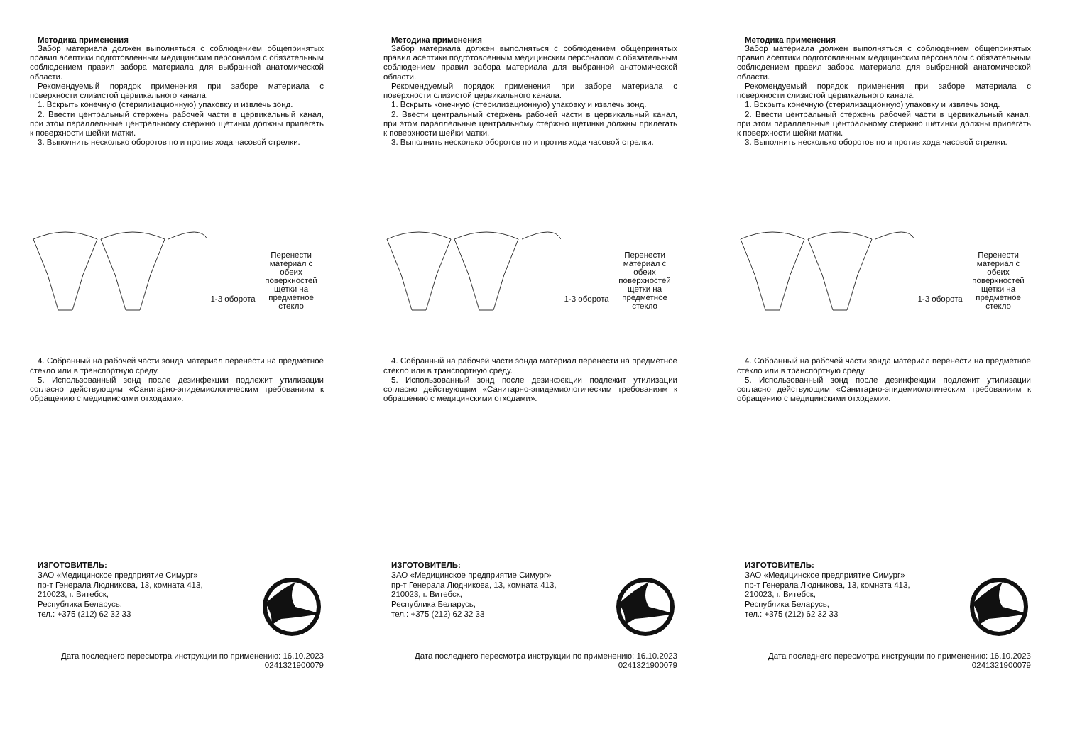Методика применения
Забор материала должен выполняться с соблюдением общепринятых правил асептики подготовленным медицинским персоналом с обязательным соблюдением правил забора материала для выбранной анатомической области.
Рекомендуемый порядок применения при заборе материала с поверхности слизистой цервикального канала.
1. Вскрыть конечную (стерилизационную) упаковку и извлечь зонд.
2. Ввести центральный стержень рабочей части в цервикальный канал, при этом параллельные центральному стержню щетинки должны прилегать к поверхности шейки матки.
3. Выполнить несколько оборотов по и против хода часовой стрелки.
1-3 оборота
Перенести материал с обеих поверхностей щетки на предметное стекло
4. Собранный на рабочей части зонда материал перенести на предметное стекло или в транспортную среду.
5. Использованный зонд после дезинфекции подлежит утилизации согласно действующим «Санитарно-эпидемиологическим требованиям к обращению с медицинскими отходами».
ИЗГОТОВИТЕЛЬ:
ЗАО «Медицинское предприятие Симург»
пр-т Генерала Людникова, 13, комната 413,
210023, г. Витебск,
Республика Беларусь,
тел.: +375 (212) 62 32 33
Дата последнего пересмотра инструкции по применению: 16.10.2023
0241321900079
Методика применения
Забор материала должен выполняться с соблюдением общепринятых правил асептики подготовленным медицинским персоналом с обязательным соблюдением правил забора материала для выбранной анатомической области.
Рекомендуемый порядок применения при заборе материала с поверхности слизистой цервикального канала.
1. Вскрыть конечную (стерилизационную) упаковку и извлечь зонд.
2. Ввести центральный стержень рабочей части в цервикальный канал, при этом параллельные центральному стержню щетинки должны прилегать к поверхности шейки матки.
3. Выполнить несколько оборотов по и против хода часовой стрелки.
1-3 оборота
Перенести материал с обеих поверхностей щетки на предметное стекло
4. Собранный на рабочей части зонда материал перенести на предметное стекло или в транспортную среду.
5. Использованный зонд после дезинфекции подлежит утилизации согласно действующим «Санитарно-эпидемиологическим требованиям к обращению с медицинскими отходами».
ИЗГОТОВИТЕЛЬ:
ЗАО «Медицинское предприятие Симург»
пр-т Генерала Людникова, 13, комната 413,
210023, г. Витебск,
Республика Беларусь,
тел.: +375 (212) 62 32 33
Дата последнего пересмотра инструкции по применению: 16.10.2023
0241321900079
Методика применения
Забор материала должен выполняться с соблюдением общепринятых правил асептики подготовленным медицинским персоналом с обязательным соблюдением правил забора материала для выбранной анатомической области.
Рекомендуемый порядок применения при заборе материала с поверхности слизистой цервикального канала.
1. Вскрыть конечную (стерилизационную) упаковку и извлечь зонд.
2. Ввести центральный стержень рабочей части в цервикальный канал, при этом параллельные центральному стержню щетинки должны прилегать к поверхности шейки матки.
3. Выполнить несколько оборотов по и против хода часовой стрелки.
1-3 оборота
Перенести материал с обеих поверхностей щетки на предметное стекло
4. Собранный на рабочей части зонда материал перенести на предметное стекло или в транспортную среду.
5. Использованный зонд после дезинфекции подлежит утилизации согласно действующим «Санитарно-эпидемиологическим требованиям к обращению с медицинскими отходами».
ИЗГОТОВИТЕЛЬ:
ЗАО «Медицинское предприятие Симург»
пр-т Генерала Людникова, 13, комната 413,
210023, г. Витебск,
Республика Беларусь,
тел.: +375 (212) 62 32 33
Дата последнего пересмотра инструкции по применению: 16.10.2023
0241321900079